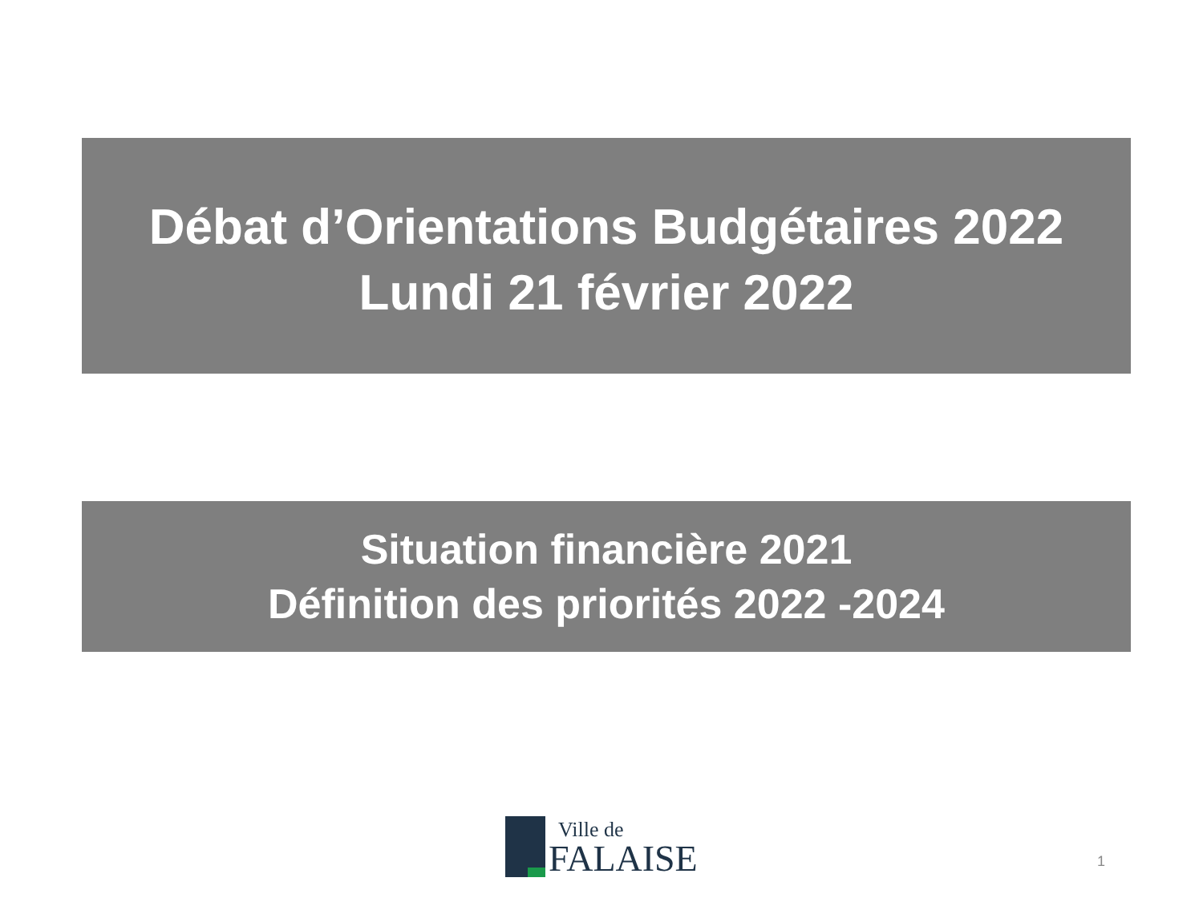Débat d’Orientations Budgétaires 2022
Lundi 21 février 2022
Situation financière 2021
Définition des priorités 2022 -2024
Ville de
FALAISE
1